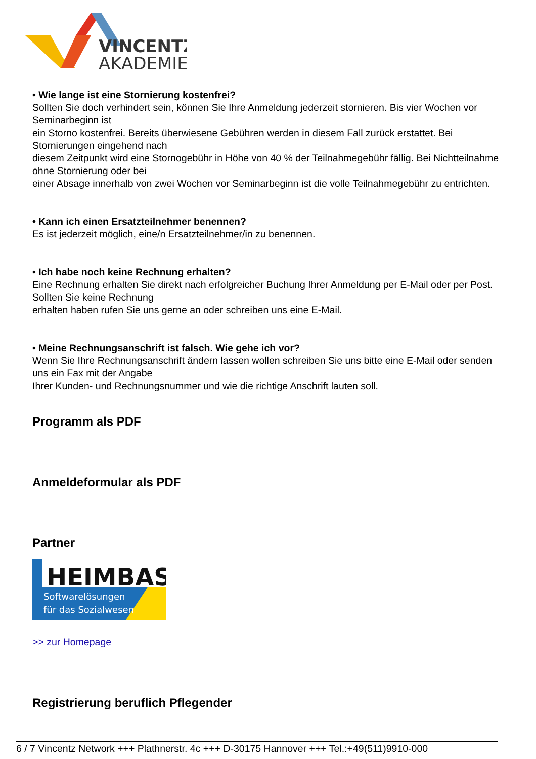VINCENTZ
AKADEMIE
• Wie lange ist eine Stornierung kostenfrei?
Sollten Sie doch verhindert sein, können Sie Ihre Anmeldung jederzeit stornieren. Bis vier Wochen vor Seminarbeginn ist
ein Storno kostenfrei. Bereits überwiesene Gebühren werden in diesem Fall zurück erstattet. Bei Stornierungen eingehend nach
diesem Zeitpunkt wird eine Stornogebühr in Höhe von 40 % der Teilnahmegebühr fällig. Bei Nichtteilnahme ohne Stornierung oder bei
einer Absage innerhalb von zwei Wochen vor Seminarbeginn ist die volle Teilnahmegebühr zu entrichten.
• Kann ich einen Ersatzteilnehmer benennen?
Es ist jederzeit möglich, eine/n Ersatzteilnehmer/in zu benennen.
• Ich habe noch keine Rechnung erhalten?
Eine Rechnung erhalten Sie direkt nach erfolgreicher Buchung Ihrer Anmeldung per E-Mail oder per Post. Sollten Sie keine Rechnung
erhalten haben rufen Sie uns gerne an oder schreiben uns eine E-Mail.
• Meine Rechnungsanschrift ist falsch. Wie gehe ich vor?
Wenn Sie Ihre Rechnungsanschrift ändern lassen wollen schreiben Sie uns bitte eine E-Mail oder senden uns ein Fax mit der Angabe
Ihrer Kunden- und Rechnungsnummer und wie die richtige Anschrift lauten soll.
Programm als PDF
Anmeldeformular als PDF
Partner
HEIMBAS
Softwarelösungen
für das Sozialwesen
>> zur Homepage
Registrierung beruflich Pflegender
6 / 7 Vincentz Network +++ Plathnerstr. 4c +++ D-30175 Hannover +++ Tel.:+49(511)9910-000